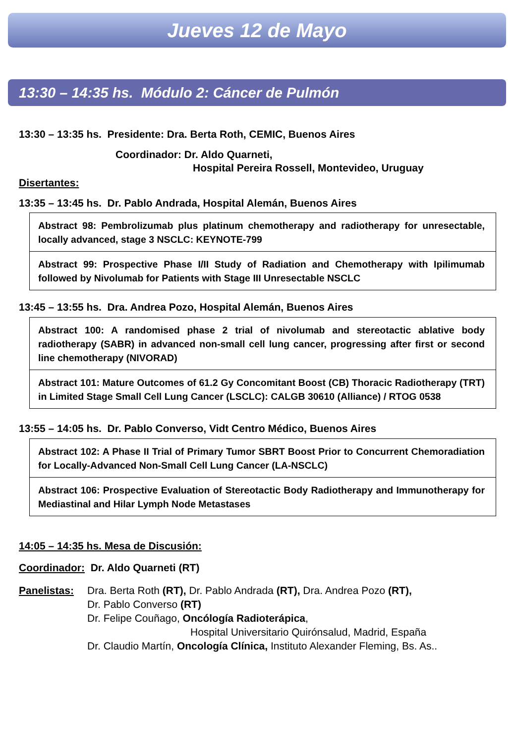Jueves 12 de Mayo
13:30 – 14:35 hs. Módulo 2: Cáncer de Pulmón
13:30 – 13:35 hs. Presidente: Dra. Berta Roth, CEMIC, Buenos Aires
Coordinador: Dr. Aldo Quarneti,
Hospital Pereira Rossell, Montevideo, Uruguay
Disertantes:
13:35 – 13:45 hs. Dr. Pablo Andrada, Hospital Alemán, Buenos Aires
| Abstract 98: Pembrolizumab plus platinum chemotherapy and radiotherapy for unresectable, locally advanced, stage 3 NSCLC: KEYNOTE-799 |
| Abstract 99: Prospective Phase I/II Study of Radiation and Chemotherapy with Ipilimumab followed by Nivolumab for Patients with Stage III Unresectable NSCLC |
13:45 – 13:55 hs. Dra. Andrea Pozo, Hospital Alemán, Buenos Aires
| Abstract 100: A randomised phase 2 trial of nivolumab and stereotactic ablative body radiotherapy (SABR) in advanced non-small cell lung cancer, progressing after first or second line chemotherapy (NIVORAD) |
| Abstract 101: Mature Outcomes of 61.2 Gy Concomitant Boost (CB) Thoracic Radiotherapy (TRT) in Limited Stage Small Cell Lung Cancer (LSCLC): CALGB 30610 (Alliance) / RTOG 0538 |
13:55 – 14:05 hs. Dr. Pablo Converso, Vidt Centro Médico, Buenos Aires
| Abstract 102: A Phase II Trial of Primary Tumor SBRT Boost Prior to Concurrent Chemoradiation for Locally-Advanced Non-Small Cell Lung Cancer (LA-NSCLC) |
| Abstract 106: Prospective Evaluation of Stereotactic Body Radiotherapy and Immunotherapy for Mediastinal and Hilar Lymph Node Metastases |
14:05 – 14:35 hs. Mesa de Discusión:
Coordinador: Dr. Aldo Quarneti (RT)
Panelistas:
Dra. Berta Roth (RT), Dr. Pablo Andrada (RT), Dra. Andrea Pozo (RT),
Dr. Pablo Converso (RT)
Dr. Felipe Couñago, Oncólogía Radioterápica,
Hospital Universitario Quirónsalud, Madrid, España
Dr. Claudio Martín, Oncología Clínica, Instituto Alexander Fleming, Bs. As..